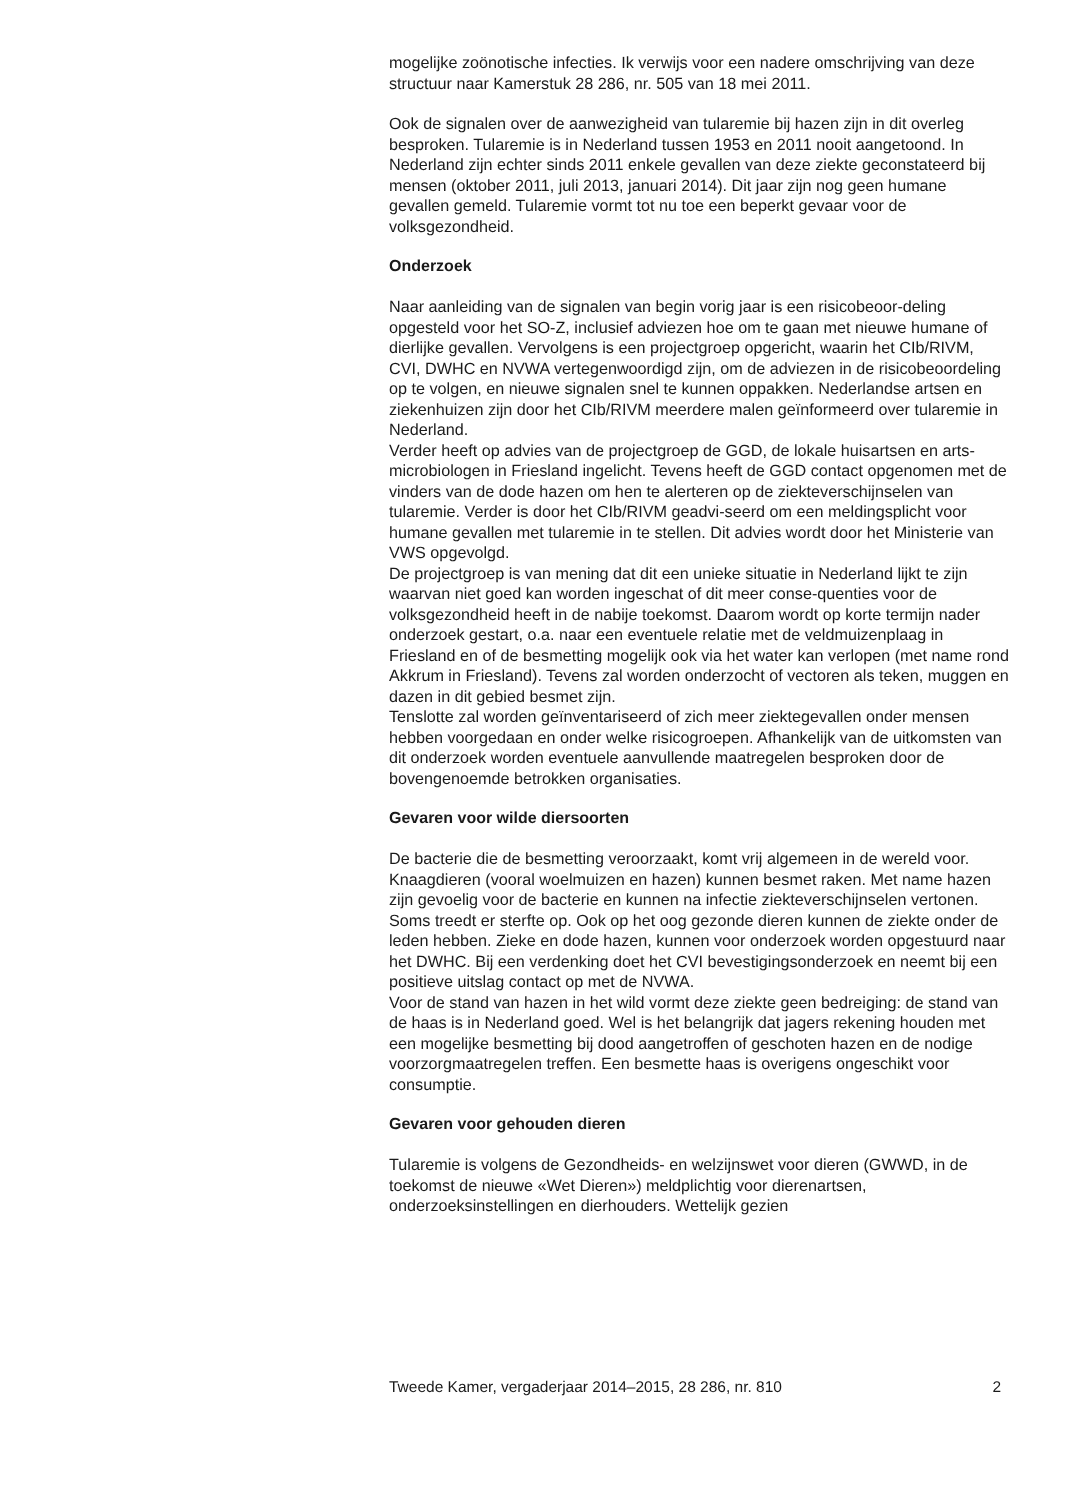mogelijke zoönotische infecties. Ik verwijs voor een nadere omschrijving van deze structuur naar Kamerstuk 28 286, nr. 505 van 18 mei 2011.
Ook de signalen over de aanwezigheid van tularemie bij hazen zijn in dit overleg besproken. Tularemie is in Nederland tussen 1953 en 2011 nooit aangetoond. In Nederland zijn echter sinds 2011 enkele gevallen van deze ziekte geconstateerd bij mensen (oktober 2011, juli 2013, januari 2014). Dit jaar zijn nog geen humane gevallen gemeld. Tularemie vormt tot nu toe een beperkt gevaar voor de volksgezondheid.
Onderzoek
Naar aanleiding van de signalen van begin vorig jaar is een risicobeoor-deling opgesteld voor het SO-Z, inclusief adviezen hoe om te gaan met nieuwe humane of dierlijke gevallen. Vervolgens is een projectgroep opgericht, waarin het CIb/RIVM, CVI, DWHC en NVWA vertegenwoordigd zijn, om de adviezen in de risicobeoordeling op te volgen, en nieuwe signalen snel te kunnen oppakken. Nederlandse artsen en ziekenhuizen zijn door het CIb/RIVM meerdere malen geïnformeerd over tularemie in Nederland.
Verder heeft op advies van de projectgroep de GGD, de lokale huisartsen en arts-microbiologen in Friesland ingelicht. Tevens heeft de GGD contact opgenomen met de vinders van de dode hazen om hen te alerteren op de ziekteverschijnselen van tularemie. Verder is door het CIb/RIVM geadvi-seerd om een meldingsplicht voor humane gevallen met tularemie in te stellen. Dit advies wordt door het Ministerie van VWS opgevolgd.
De projectgroep is van mening dat dit een unieke situatie in Nederland lijkt te zijn waarvan niet goed kan worden ingeschat of dit meer conse-quenties voor de volksgezondheid heeft in de nabije toekomst. Daarom wordt op korte termijn nader onderzoek gestart, o.a. naar een eventuele relatie met de veldmuizenplaag in Friesland en of de besmetting mogelijk ook via het water kan verlopen (met name rond Akkrum in Friesland). Tevens zal worden onderzocht of vectoren als teken, muggen en dazen in dit gebied besmet zijn.
Tenslotte zal worden geïnventariseerd of zich meer ziektegevallen onder mensen hebben voorgedaan en onder welke risicogroepen. Afhankelijk van de uitkomsten van dit onderzoek worden eventuele aanvullende maatregelen besproken door de bovengenoemde betrokken organisaties.
Gevaren voor wilde diersoorten
De bacterie die de besmetting veroorzaakt, komt vrij algemeen in de wereld voor. Knaagdieren (vooral woelmuizen en hazen) kunnen besmet raken. Met name hazen zijn gevoelig voor de bacterie en kunnen na infectie ziekteverschijnselen vertonen. Soms treedt er sterfte op. Ook op het oog gezonde dieren kunnen de ziekte onder de leden hebben. Zieke en dode hazen, kunnen voor onderzoek worden opgestuurd naar het DWHC. Bij een verdenking doet het CVI bevestigingsonderzoek en neemt bij een positieve uitslag contact op met de NVWA.
Voor de stand van hazen in het wild vormt deze ziekte geen bedreiging: de stand van de haas is in Nederland goed. Wel is het belangrijk dat jagers rekening houden met een mogelijke besmetting bij dood aangetroffen of geschoten hazen en de nodige voorzorgmaatregelen treffen. Een besmette haas is overigens ongeschikt voor consumptie.
Gevaren voor gehouden dieren
Tularemie is volgens de Gezondheids- en welzijnswet voor dieren (GWWD, in de toekomst de nieuwe «Wet Dieren») meldplichtig voor dierenartsen, onderzoeksinstellingen en dierhouders. Wettelijk gezien
Tweede Kamer, vergaderjaar 2014–2015, 28 286, nr. 810 2